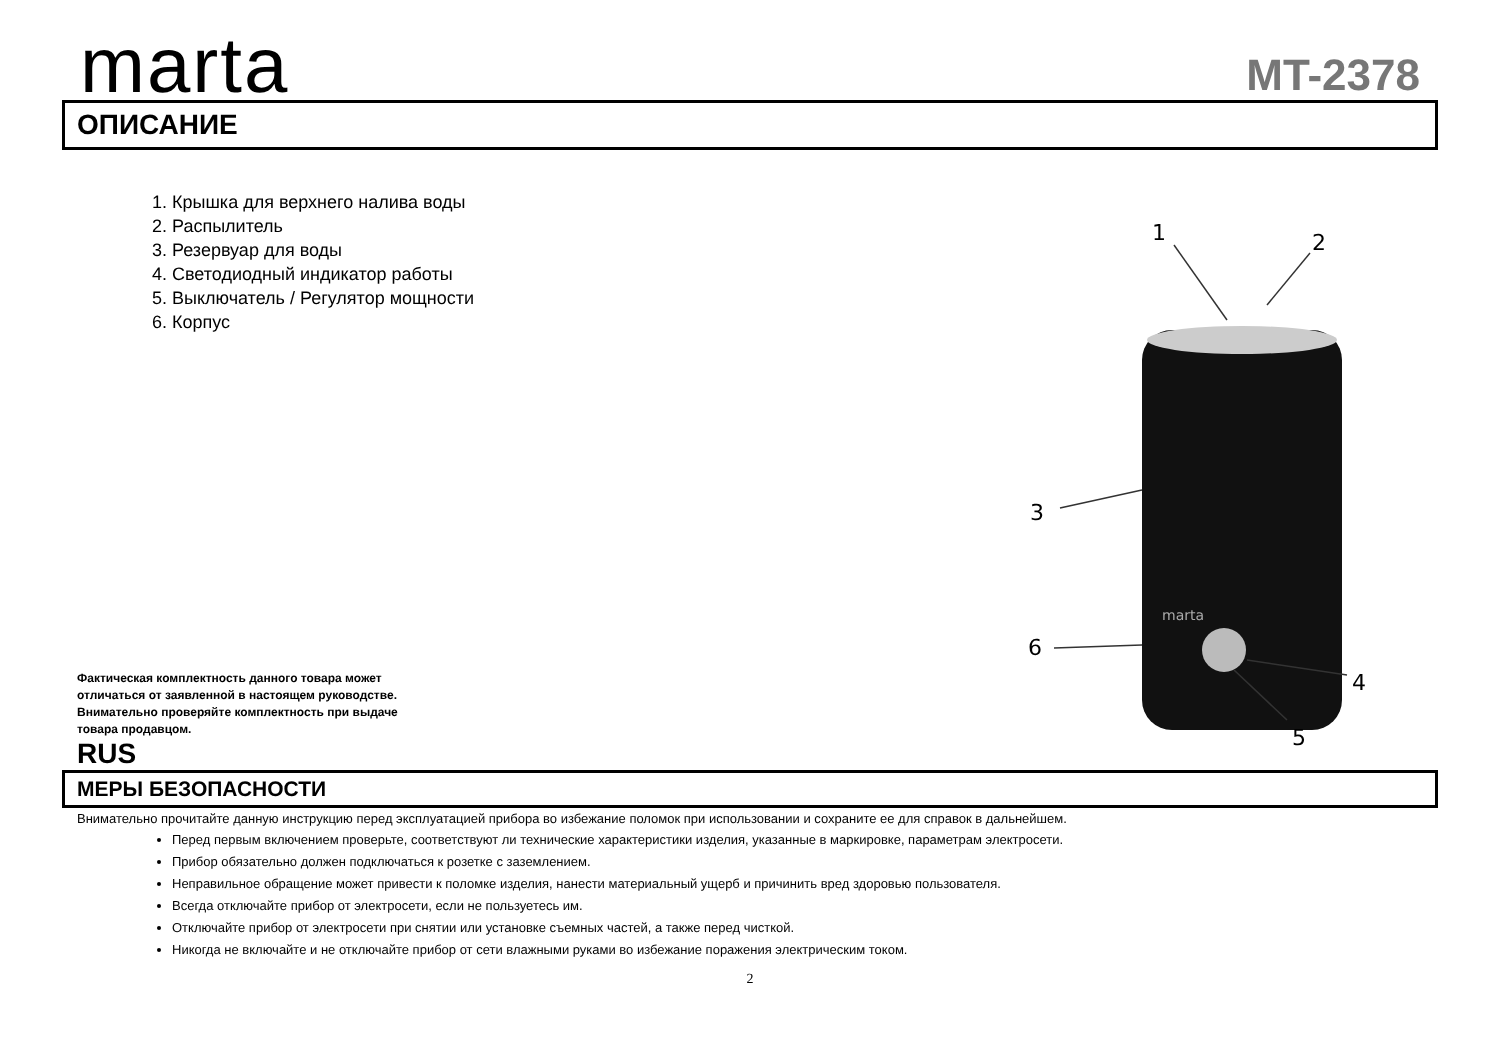marta
MT-2378
ОПИСАНИЕ
1. Крышка для верхнего налива воды
2. Распылитель
3. Резервуар для воды
4. Светодиодный индикатор работы
5. Выключатель / Регулятор мощности
6. Корпус
Фактическая комплектность данного товара может отличаться от заявленной в настоящем руководстве. Внимательно проверяйте комплектность при выдаче товара продавцом.
RUS
marta
1
2
3
4
5
6
МЕРЫ БЕЗОПАСНОСТИ
Внимательно прочитайте данную инструкцию перед эксплуатацией прибора во избежание поломок при использовании и сохраните ее для справок в дальнейшем.
Перед первым включением проверьте, соответствуют ли технические характеристики изделия, указанные в маркировке, параметрам электросети.
Прибор обязательно должен подключаться к розетке с заземлением.
Неправильное обращение может привести к поломке изделия, нанести материальный ущерб и причинить вред здоровью пользователя.
Всегда отключайте прибор от электросети, если не пользуетесь им.
Отключайте прибор от электросети при снятии или установке съемных частей, а также перед чисткой.
Никогда не включайте и не отключайте прибор от сети влажными руками во избежание поражения электрическим током.
2